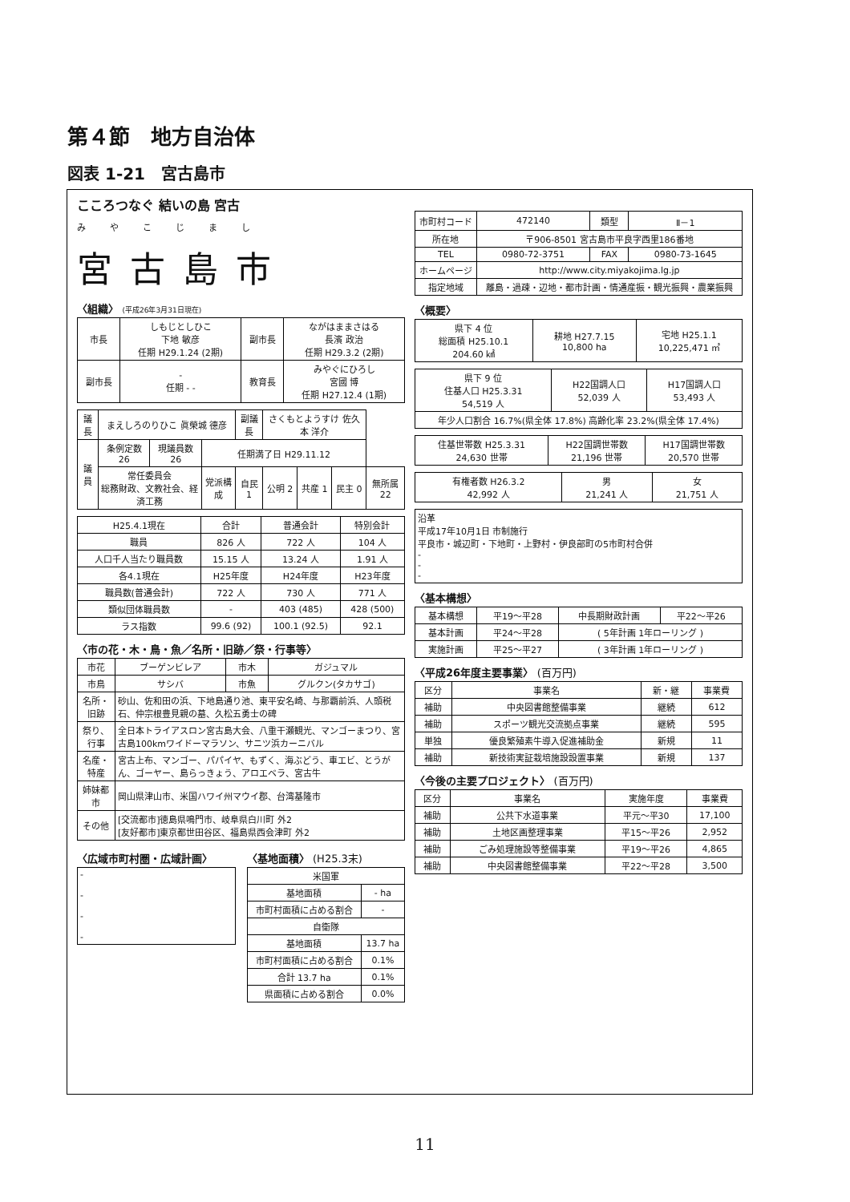第４節　地方自治体
図表 1-21　宮古島市
こころつなぐ 結いの島 宮古
みやこじまし
宮古島市
〈組織〉 (平成26年3月31日現在)
| 市長 | しもじとしひこ 下地 敏彦 任期 H29.1.24 (2期) | 副市長 | ながはままさはる 長濱 政治 任期 H29.3.2 (2期) |
| 副市長 | - 任期 - - | 教育長 | みやぐにひろし 宮國 博 任期 H27.12.4 (1期) |
| 議長 | まえしろのりひこ 眞榮城 德彦 | | | 副議長 | さくもとようすけ 佐久本 洋介 | | | |
| 議員 | 条例定数 26 | 現議員数 26 | 任期満了日 H29.11.12 | | | | | |
| | 常任委員会 総務財政、文教社会、経済工務 | | 党派構成 | 自民 1 | 公明 2 | 共産 1 | 民主 0 | 無所属 22 |
| H25.4.1現在 | 合計 | 普通会計 | 特別会計 |
| --- | --- | --- | --- |
| 職員 | 826 人 | 722 人 | 104 人 |
| 人口千人当たり職員数 | 15.15 人 | 13.24 人 | 1.91 人 |
| 各4.1現在 | H25年度 | H24年度 | H23年度 |
| 職員数(普通会計) | 722 人 | 730 人 | 771 人 |
| 類似団体職員数 | - | 403 (485) | 428 (500) |
| ラス指数 | 99.6 (92) | 100.1 (92.5) | 92.1 |
〈市の花・木・鳥・魚／名所・旧跡／祭・行事等〉
| 市花 | ブーゲンビレア | 市木 | ガジュマル |
| 市鳥 | サシバ | 市魚 | グルクン(タカサゴ) |
| 名所・旧跡 | 砂山、佐和田の浜、下地島通り池、東平安名崎、与那覇前浜、人頭税石、仲宗根豊見親の墓、久松五勇士の碑 | | |
| 祭り、行事 | 全日本トライアスロン宮古島大会、八重干瀬観光、マンゴーまつり、宮古島100kmワイドーマラソン、サニツ浜カーニバル | | |
| 名産・特産 | 宮古上布、マンゴー、パパイヤ、もずく、海ぶどう、車エビ、とうがん、ゴーヤー、島らっきょう、アロエベラ、宮古牛 | | |
| 姉妹都市 | 岡山県津山市、米国ハワイ州マウイ郡、台湾基隆市 | | |
| その他 | [交流都市]徳島県鳴門市、岐阜県白川町 外2 [友好都市]東京都世田谷区、福島県西会津町 外2 | | |
〈広域市町村圏・広域計画〉
| - - - - |
〈基地面積〉 (H25.3末)
| 米国軍 | |
| 基地面積 | - ha |
| 市町村面積に占める割合 | - |
| 自衛隊 | |
| 基地面積 | 13.7 ha |
| 市町村面積に占める割合 | 0.1% |
| 合計 13.7 ha | 0.1% |
| 県面積に占める割合 | 0.0% |
| 市町村コード | 472140 | 類型 | Ⅱ－1 |
| 所在地 | 〒906-8501 宮古島市平良字西里186番地 | | |
| TEL | 0980-72-3751 | FAX | 0980-73-1645 |
| ホームページ | http://www.city.miyakojima.lg.jp | | |
| 指定地域 | 離島・過疎・辺地・都市計画・情通産振・観光振興・農業振興 | | |
〈概要〉
| 県下 4 位 総面積 H25.10.1 204.60 ㎢ | 耕地 H27.7.15 10,800 ha | 宅地 H25.1.1 10,225,471 ㎡ |
| 県下 9 位 住基人口 H25.3.31 54,519 人 | H22国調人口 52,039 人 | H17国調人口 53,493 人 |
| 年少人口割合 16.7%(県全体 17.8%) 高齢化率 23.2%(県全体 17.4%) | | |
| 住基世帯数 H25.3.31 24,630 世帯 | H22国調世帯数 21,196 世帯 | H17国調世帯数 20,570 世帯 |
| 有権者数 H26.3.2 42,992 人 | 男 21,241 人 | 女 21,751 人 |
| 沿革 平成17年10月1日 市制施行 平良市・城辺町・下地町・上野村・伊良部町の5市町村合併 - - - |
〈基本構想〉
| 基本構想 | 平19～平28 | 中長期財政計画 | 平22～平26 |
| 基本計画 | 平24～平28 | ( 5年計画 1年ローリング ) | |
| 実施計画 | 平25～平27 | ( 3年計画 1年ローリング ) | |
〈平成26年度主要事業〉 (百万円)
| 区分 | 事業名 | 新・継 | 事業費 |
| --- | --- | --- | --- |
| 補助 | 中央図書館整備事業 | 継続 | 612 |
| 補助 | スポーツ観光交流拠点事業 | 継続 | 595 |
| 単独 | 優良繁殖素牛導入促進補助金 | 新規 | 11 |
| 補助 | 新技術実証栽培施設設置事業 | 新規 | 137 |
〈今後の主要プロジェクト〉 (百万円)
| 区分 | 事業名 | 実施年度 | 事業費 |
| --- | --- | --- | --- |
| 補助 | 公共下水道事業 | 平元～平30 | 17,100 |
| 補助 | 土地区画整理事業 | 平15～平26 | 2,952 |
| 補助 | ごみ処理施設等整備事業 | 平19～平26 | 4,865 |
| 補助 | 中央図書館整備事業 | 平22～平28 | 3,500 |
11